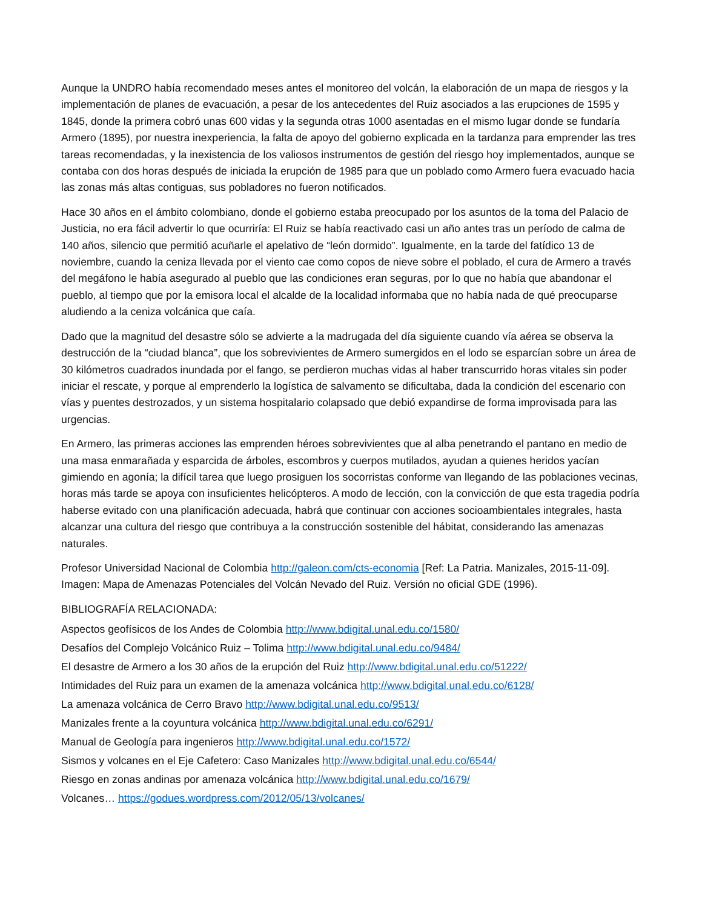Aunque la UNDRO había recomendado meses antes el monitoreo del volcán, la elaboración de un mapa de riesgos y la implementación de planes de evacuación, a pesar de los antecedentes del Ruiz asociados a las erupciones de 1595 y 1845, donde la primera cobró unas 600 vidas y la segunda otras 1000 asentadas en el mismo lugar donde se fundaría Armero (1895), por nuestra inexperiencia, la falta de apoyo del gobierno explicada en la tardanza para emprender las tres tareas recomendadas, y la inexistencia de los valiosos instrumentos de gestión del riesgo hoy implementados, aunque se contaba con dos horas después de iniciada la erupción de 1985 para que un poblado como Armero fuera evacuado hacia las zonas más altas contiguas, sus pobladores no fueron notificados.
Hace 30 años en el ámbito colombiano, donde el gobierno estaba preocupado por los asuntos de la toma del Palacio de Justicia, no era fácil advertir lo que ocurriría: El Ruiz se había reactivado casi un año antes tras un período de calma de 140 años, silencio que permitió acuñarle el apelativo de “león dormido”. Igualmente, en la tarde del fatídico 13 de noviembre, cuando la ceniza llevada por el viento cae como copos de nieve sobre el poblado, el cura de Armero a través del megáfono le había asegurado al pueblo que las condiciones eran seguras, por lo que no había que abandonar el pueblo, al tiempo que por la emisora local el alcalde de la localidad informaba que no había nada de qué preocuparse aludiendo a la ceniza volcánica que caía.
Dado que la magnitud del desastre sólo se advierte a la madrugada del día siguiente cuando vía aérea se observa la destrucción de la “ciudad blanca”, que los sobrevivientes de Armero sumergidos en el lodo se esparcían sobre un área de 30 kilómetros cuadrados inundada por el fango, se perdieron muchas vidas al haber transcurrido horas vitales sin poder iniciar el rescate, y porque al emprenderlo la logística de salvamento se dificultaba, dada la condición del escenario con vías y puentes destrozados, y un sistema hospitalario colapsado que debió expandirse de forma improvisada para las urgencias.
En Armero, las primeras acciones las emprenden héroes sobrevivientes que al alba penetrando el pantano en medio de una masa enmarañada y esparcida de árboles, escombros y cuerpos mutilados, ayudan a quienes heridos yacían gimiendo en agonía; la difícil tarea que luego prosiguen los socorristas conforme van llegando de las poblaciones vecinas, horas más tarde se apoya con insuficientes helicópteros. A modo de lección, con la convicción de que esta tragedia podría haberse evitado con una planificación adecuada, habrá que continuar con acciones socioambientales integrales, hasta alcanzar una cultura del riesgo que contribuya a la construcción sostenible del hábitat, considerando las amenazas naturales.
Profesor Universidad Nacional de Colombia http://galeon.com/cts-economia [Ref: La Patria. Manizales, 2015-11-09]. Imagen: Mapa de Amenazas Potenciales del Volcán Nevado del Ruiz. Versión no oficial GDE (1996).
BIBLIOGRAFÍA RELACIONADA:
Aspectos geofísicos de los Andes de Colombia http://www.bdigital.unal.edu.co/1580/
Desafíos del Complejo Volcánico Ruiz – Tolima http://www.bdigital.unal.edu.co/9484/
El desastre de Armero a los 30 años de la erupción del Ruiz http://www.bdigital.unal.edu.co/51222/
Intimidades del Ruiz para un examen de la amenaza volcánica http://www.bdigital.unal.edu.co/6128/
La amenaza volcánica de Cerro Bravo http://www.bdigital.unal.edu.co/9513/
Manizales frente a la coyuntura volcánica http://www.bdigital.unal.edu.co/6291/
Manual de Geología para ingenieros http://www.bdigital.unal.edu.co/1572/
Sismos y volcanes en el Eje Cafetero: Caso Manizales http://www.bdigital.unal.edu.co/6544/
Riesgo en zonas andinas por amenaza volcánica http://www.bdigital.unal.edu.co/1679/
Volcanes… https://godues.wordpress.com/2012/05/13/volcanes/